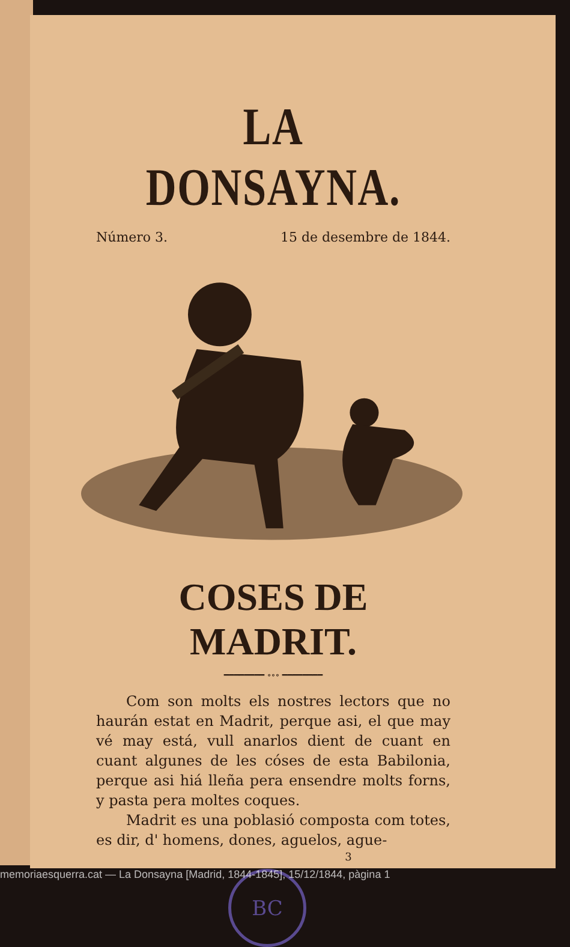LA DONSAYNA.
Número 3. 15 de desembre de 1844.
COSES DE MADRIT.
━━━━━━━━ ∘∘∘ ━━━━━━━━
Com son molts els nostres lectors que no haurán estat en Madrit, perque asi, el que may vé may está, vull anarlos dient de cuant en cuant algunes de les cóses de esta Babilonia, perque asi hiá lleña pera ensendre molts forns, y pasta pera moltes coques.
Madrit es una poblasió composta com totes, es dir, d' homens, dones, aguelos, ague-
3
BC
memoriaesquerra.cat — La Donsayna [Madrid, 1844-1845], 15/12/1844, pàgina 1